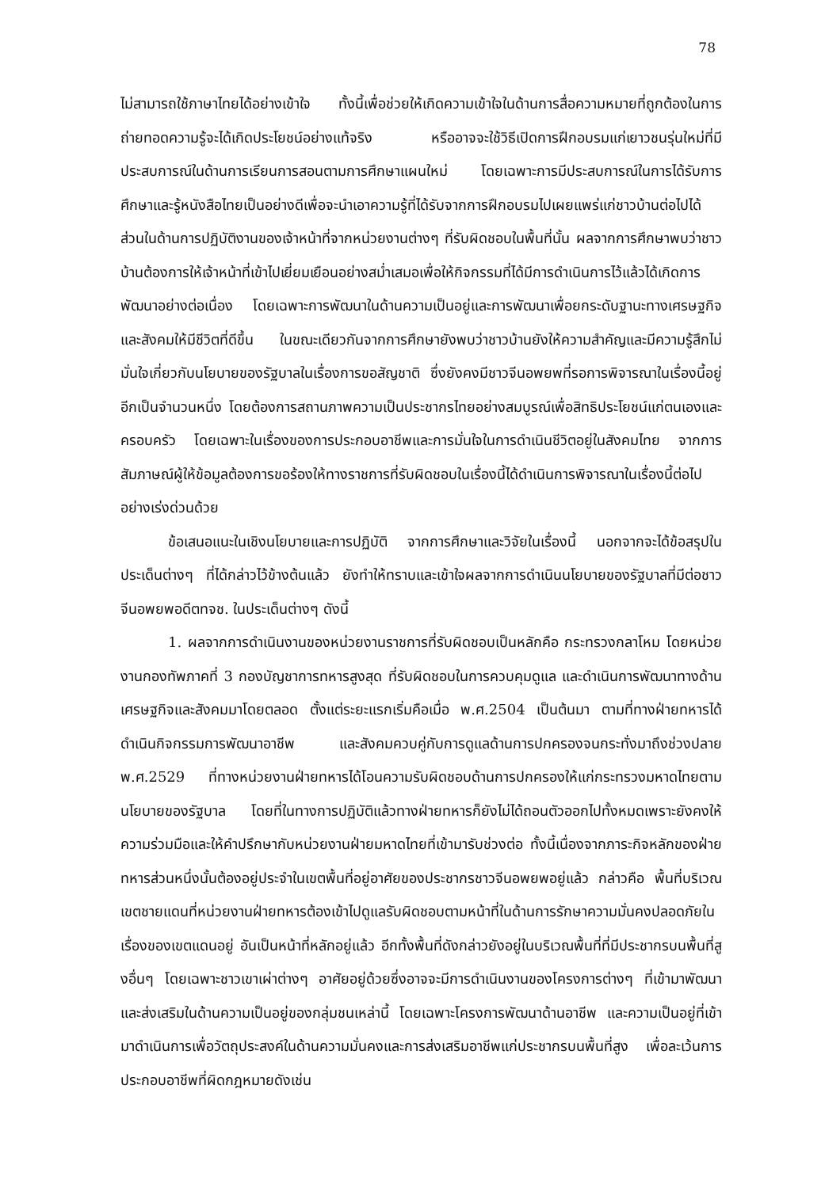78
ไม่สามารถใช้ภาษาไทยได้อย่างเข้าใจ ทั้งนี้เพื่อช่วยให้เกิดความเข้าใจในด้านการสื่อความหมายที่ถูกต้องในการถ่ายทอดความรู้จะได้เกิดประโยชน์อย่างแท้จริง หรืออาจจะใช้วิธีเปิดการฝึกอบรมแก่เยาวชนรุ่นใหม่ที่มีประสบการณ์ในด้านการเรียนการสอนตามการศึกษาแผนใหม่ โดยเฉพาะการมีประสบการณ์ในการได้รับการศึกษาและรู้หนังสือไทยเป็นอย่างดีเพื่อจะนำเอาความรู้ที่ได้รับจากการฝึกอบรมไปเผยแพร่แก่ชาวบ้านต่อไปได้ ส่วนในด้านการปฏิบัติงานของเจ้าหน้าที่จากหน่วยงานต่างๆ ที่รับผิดชอบในพื้นที่นั้น ผลจากการศึกษาพบว่าชาวบ้านต้องการให้เจ้าหน้าที่เข้าไปเยี่ยมเยือนอย่างสม่ำเสมอเพื่อให้กิจกรรมที่ได้มีการดำเนินการไว้แล้วได้เกิดการพัฒนาอย่างต่อเนื่อง โดยเฉพาะการพัฒนาในด้านความเป็นอยู่และการพัฒนาเพื่อยกระดับฐานะทางเศรษฐกิจและสังคมให้มีชีวิตที่ดีขึ้น ในขณะเดียวกันจากการศึกษายังพบว่าชาวบ้านยังให้ความสำคัญและมีความรู้สึกไม่มั่นใจเกี่ยวกับนโยบายของรัฐบาลในเรื่องการขอสัญชาติ ซึ่งยังคงมีชาวจีนอพยพที่รอการพิจารณาในเรื่องนี้อยู่อีกเป็นจำนวนหนึ่ง โดยต้องการสถานภาพความเป็นประชากรไทยอย่างสมบูรณ์เพื่อสิทธิประโยชน์แก่ตนเองและครอบครัว โดยเฉพาะในเรื่องของการประกอบอาชีพและการมั่นใจในการดำเนินชีวิตอยู่ในสังคมไทย จากการสัมภาษณ์ผู้ให้ข้อมูลต้องการขอร้องให้ทางราชการที่รับผิดชอบในเรื่องนี้ได้ดำเนินการพิจารณาในเรื่องนี้ต่อไปอย่างเร่งด่วนด้วย
ข้อเสนอแนะในเชิงนโยบายและการปฏิบัติ จากการศึกษาและวิจัยในเรื่องนี้ นอกจากจะได้ข้อสรุปในประเด็นต่างๆ ที่ได้กล่าวไว้ข้างต้นแล้ว ยังทำให้ทราบและเข้าใจผลจากการดำเนินนโยบายของรัฐบาลที่มีต่อชาวจีนอพยพอดีตทจช. ในประเด็นต่างๆ ดังนี้
1. ผลจากการดำเนินงานของหน่วยงานราชการที่รับผิดชอบเป็นหลักคือ กระทรวงกลาโหม โดยหน่วยงานกองทัพภาคที่ 3 กองบัญชาการทหารสูงสุด ที่รับผิดชอบในการควบคุมดูแล และดำเนินการพัฒนาทางด้านเศรษฐกิจและสังคมมาโดยตลอด ตั้งแต่ระยะแรกเริ่มคือเมื่อ พ.ศ.2504 เป็นต้นมา ตามที่ทางฝ่ายทหารได้ดำเนินกิจกรรมการพัฒนาอาชีพ และสังคมควบคู่กับการดูแลด้านการปกครองจนกระทั่งมาถึงช่วงปลาย พ.ศ.2529 ที่ทางหน่วยงานฝ่ายทหารได้โอนความรับผิดชอบด้านการปกครองให้แก่กระทรวงมหาดไทยตามนโยบายของรัฐบาล โดยที่ในทางการปฏิบัติแล้วทางฝ่ายทหารก็ยังไม่ได้ถอนตัวออกไปทั้งหมดเพราะยังคงให้ความร่วมมือและให้คำปรึกษากับหน่วยงานฝ่ายมหาดไทยที่เข้ามารับช่วงต่อ ทั้งนี้เนื่องจากภาระกิจหลักของฝ่ายทหารส่วนหนึ่งนั้นต้องอยู่ประจำในเขตพื้นที่อยู่อาศัยของประชากรชาวจีนอพยพอยู่แล้ว กล่าวคือ พื้นที่บริเวณเขตชายแดนที่หน่วยงานฝ่ายทหารต้องเข้าไปดูแลรับผิดชอบตามหน้าที่ในด้านการรักษาความมั่นคงปลอดภัยในเรื่องของเขตแดนอยู่ อันเป็นหน้าที่หลักอยู่แล้ว อีกทั้งพื้นที่ดังกล่าวยังอยู่ในบริเวณพื้นที่ที่มีประชากรบนพื้นที่สูงอื่นๆ โดยเฉพาะชาวเขาเผ่าต่างๆ อาศัยอยู่ด้วยซึ่งอาจจะมีการดำเนินงานของโครงการต่างๆ ที่เข้ามาพัฒนาและส่งเสริมในด้านความเป็นอยู่ของกลุ่มชนเหล่านี้ โดยเฉพาะโครงการพัฒนาด้านอาชีพ และความเป็นอยู่ที่เข้ามาดำเนินการเพื่อวัตถุประสงค์ในด้านความมั่นคงและการส่งเสริมอาชีพแก่ประชากรบนพื้นที่สูง เพื่อละเว้นการประกอบอาชีพที่ผิดกฎหมายดังเช่น